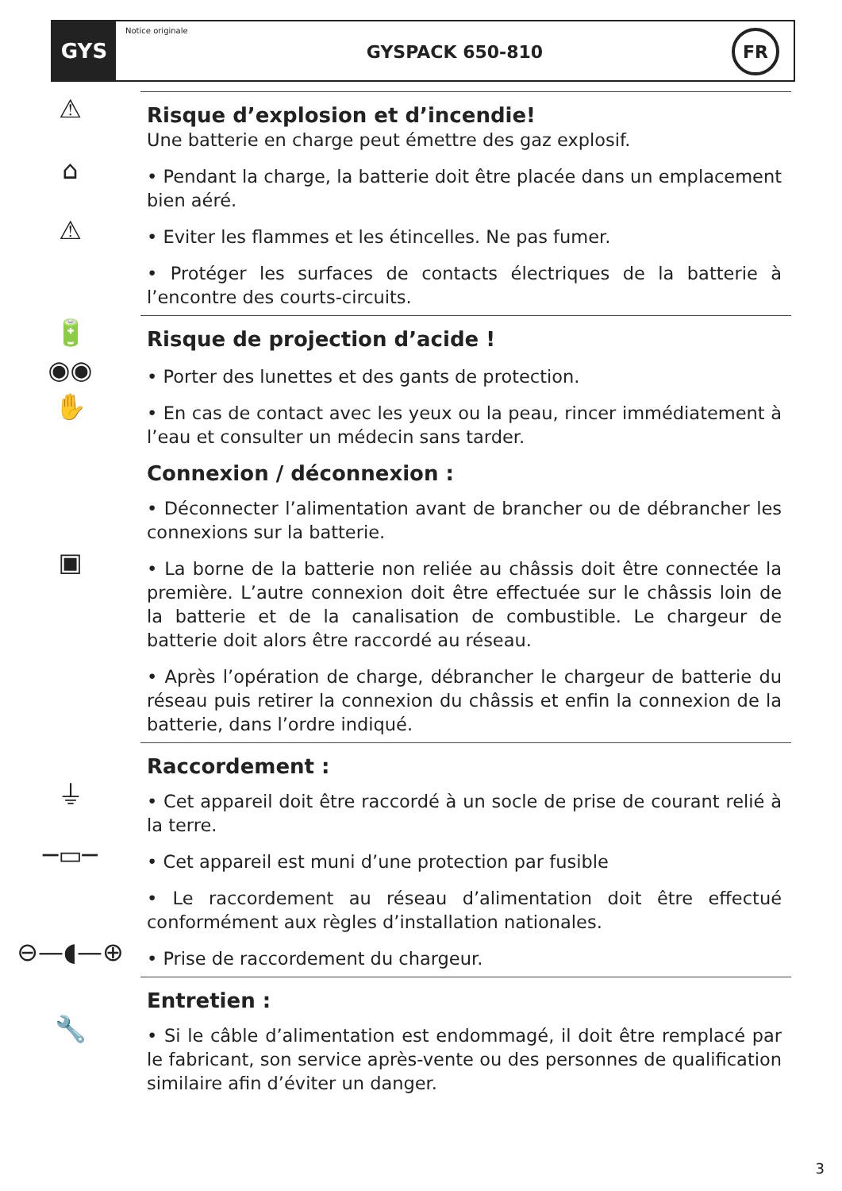GYS
Notice originale
GYSPACK 650-810
FR
⚠
Risque d’explosion et d’incendie!
Une batterie en charge peut émettre des gaz explosif.
⌂
• Pendant la charge, la batterie doit être placée dans un emplacement bien aéré.
⚠
• Eviter les flammes et les étincelles. Ne pas fumer.
• Protéger les surfaces de contacts électriques de la batterie à l’encontre des courts-circuits.
🔋
Risque de projection d’acide !
◉◉
• Porter des lunettes et des gants de protection.
✋
• En cas de contact avec les yeux ou la peau, rincer immédiatement à l’eau et consulter un médecin sans tarder.
Connexion / déconnexion :
• Déconnecter l’alimentation avant de brancher ou de débrancher les connexions sur la batterie.
▣
• La borne de la batterie non reliée au châssis doit être connectée la première. L’autre connexion doit être effectuée sur le châssis loin de la batterie et de la canalisation de combustible. Le chargeur de batterie doit alors être raccordé au réseau.
• Après l’opération de charge, débrancher le chargeur de batterie du réseau puis retirer la connexion du châssis et enfin la connexion de la batterie, dans l’ordre indiqué.
Raccordement :
⏚
• Cet appareil doit être raccordé à un socle de prise de courant relié à la terre.
─▭─
• Cet appareil est muni d’une protection par fusible
• Le raccordement au réseau d’alimentation doit être effectué conformément aux règles d’installation nationales.
⊖—◖—⊕
• Prise de raccordement du chargeur.
Entretien :
🔧
• Si le câble d’alimentation est endommagé, il doit être remplacé par le fabricant, son service après-vente ou des personnes de qualification similaire afin d’éviter un danger.
3